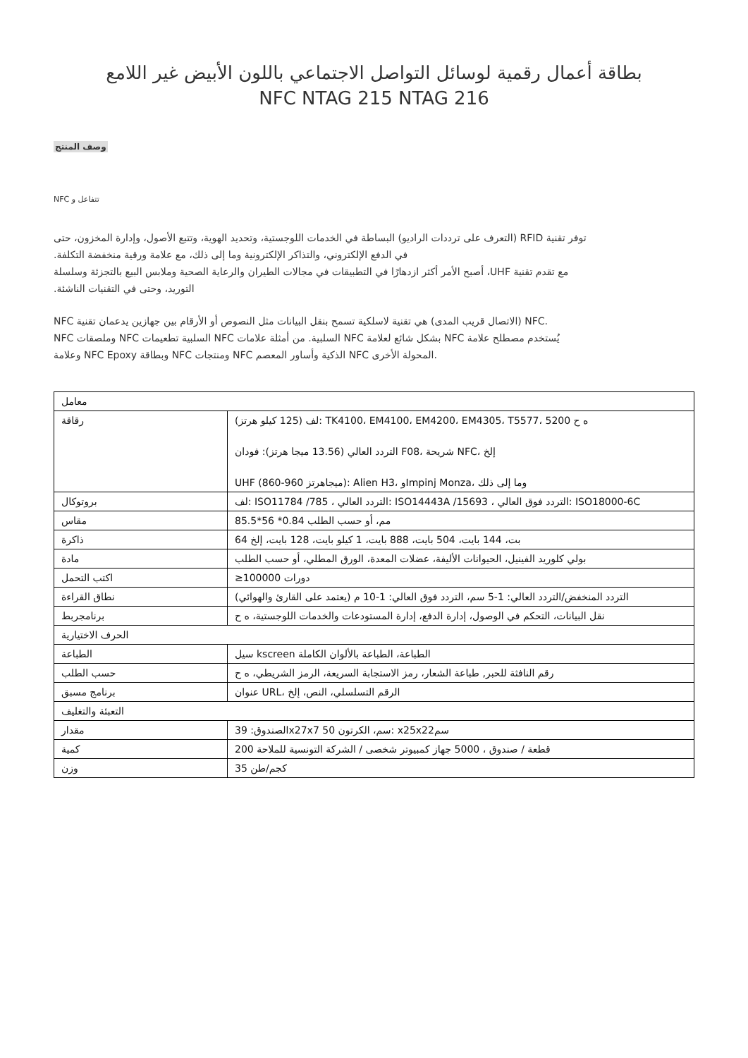بطاقة أعمال رقمية لوسائل التواصل الاجتماعي باللون الأبيض غير اللامع
NFC NTAG 215 NTAG 216
وصف المنتج
NFC تتفاعل و
التعرف على ترددات الراديو) البساطة في الخدمات اللوجستية، وتحديد الهوية، وتتبع الأصول، وإدارة المخزون، حتى) RFID توفر تقنية
.في الدفع الإلكتروني، والتذاكر الإلكترونية وما إلى ذلك، مع علامة ورقية منخفضة التكلفة
أصبح الأمر أكثر ازدهارًا في التطبيقات في مجالات الطيران والرعاية الصحية وملابس البيع بالتجزئة وسلسلة ،UHF مع تقدم تقنية
.التوريد، وحتى في التقنيات الناشئة
NFC الاتصال قريب المدى) هي تقنية لاسلكية تسمح بنقل البيانات مثل النصوص أو الأرقام بين جهازين يدعمان تقنية) NFC.
NFC وملصقات NFC السلبية تطعيمات NFC السلبية. من أمثلة علامات NFC بشكل شائع لعلامة NFC يُستخدم مصطلح علامة
وعلامة NFC Epoxy وبطاقة NFC ومنتجات NFC الذكية وأساور المعصم NFC المحولة الأخرى.
| معامل | |
| رقاقة | لف (125 كيلو هرتز): TK4100، EM4100، EM4200، EM4305، T5577، 5200 ه ح التردد العالي (13.56 ميجا هرتز): فودان F08، شريحة NFC، إلخ UHF (860-960 ميجاهرتز): Alien H3، وImpinj Monza، وما إلى ذلك |
| بروتوكال | لف: ISO11784 /785 ، التردد العالي: ISO14443A /15693 ، التردد فوق العالي: ISO18000-6C |
| مقاس | 85.5*56 *0.84 مم، أو حسب الطلب |
| ذاكرة | 64 بت، 144 بايت، 504 بايت، 888 بايت، 1 كيلو بايت، 128 بايت، إلخ |
| مادة | بولي كلوريد الفينيل، الحيوانات الأليفة، عضلات المعدة، الورق المطلي، أو حسب الطلب |
| اكتب التحمل | ≥100000 دورات |
| نطاق القراءة | التردد المنخفض/التردد العالي: 1-5 سم، التردد فوق العالي: 1-10 م (يعتمد على القارئ والهوائي) |
| برنامجربط | نقل البيانات، التحكم في الوصول، إدارة الدفع، إدارة المستودعات والخدمات اللوجستية، ه ح |
| الحرف الاختيارية | |
| الطباعة | سيل kscreen الطباعة، الطباعة بالألوان الكاملة |
| حسب الطلب | رقم النافثة للحبر, طباعة الشعار، رمز الاستجابة السريعة، الرمز الشريطي، ه ح |
| برنامج مسبق | عنوان URL، الرقم التسلسلي، النص، إلخ |
| التعبئة والتغليف | |
| مقدار | الصندوق: 39x27x7 50 سم، الكرتون: x25x22سم |
| كمية | 200 قطعة / صندوق ، 5000 جهاز كمبيوتر شخصى / الشركة التونسية للملاحة |
| وزن | 35 كجم/طن |